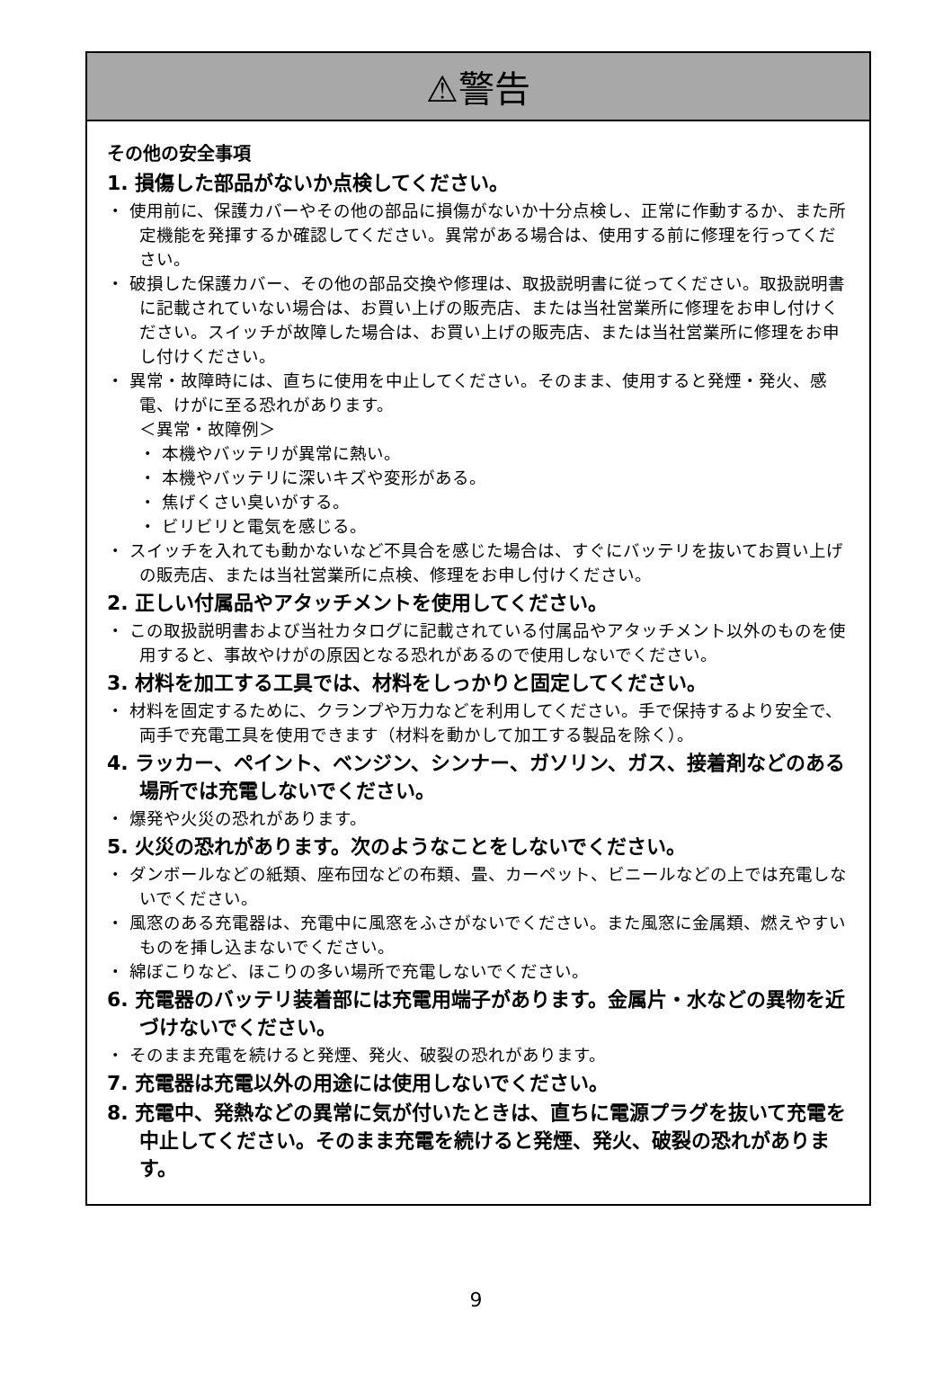⚠警告
その他の安全事項
1. 損傷した部品がないか点検してください。
・ 使用前に、保護カバーやその他の部品に損傷がないか十分点検し、正常に作動するか、また所定機能を発揮するか確認してください。異常がある場合は、使用する前に修理を行ってください。
・ 破損した保護カバー、その他の部品交換や修理は、取扱説明書に従ってください。取扱説明書に記載されていない場合は、お買い上げの販売店、または当社営業所に修理をお申し付けください。スイッチが故障した場合は、お買い上げの販売店、または当社営業所に修理をお申し付けください。
・ 異常・故障時には、直ちに使用を中止してください。そのまま、使用すると発煙・発火、感電、けがに至る恐れがあります。
＜異常・故障例＞
・ 本機やバッテリが異常に熱い。
・ 本機やバッテリに深いキズや変形がある。
・ 焦げくさい臭いがする。
・ ビリビリと電気を感じる。
・ スイッチを入れても動かないなど不具合を感じた場合は、すぐにバッテリを抜いてお買い上げの販売店、または当社営業所に点検、修理をお申し付けください。
2. 正しい付属品やアタッチメントを使用してください。
・ この取扱説明書および当社カタログに記載されている付属品やアタッチメント以外のものを使用すると、事故やけがの原因となる恐れがあるので使用しないでください。
3. 材料を加工する工具では、材料をしっかりと固定してください。
・ 材料を固定するために、クランプや万力などを利用してください。手で保持するより安全で、両手で充電工具を使用できます（材料を動かして加工する製品を除く）。
4. ラッカー、ペイント、ベンジン、シンナー、ガソリン、ガス、接着剤などのある場所では充電しないでください。
・ 爆発や火災の恐れがあります。
5. 火災の恐れがあります。次のようなことをしないでください。
・ ダンボールなどの紙類、座布団などの布類、畳、カーペット、ビニールなどの上では充電しないでください。
・ 風窓のある充電器は、充電中に風窓をふさがないでください。また風窓に金属類、燃えやすいものを挿し込まないでください。
・ 綿ぼこりなど、ほこりの多い場所で充電しないでください。
6. 充電器のバッテリ装着部には充電用端子があります。金属片・水などの異物を近づけないでください。
・ そのまま充電を続けると発煙、発火、破裂の恐れがあります。
7. 充電器は充電以外の用途には使用しないでください。
8. 充電中、発熱などの異常に気が付いたときは、直ちに電源プラグを抜いて充電を中止してください。そのまま充電を続けると発煙、発火、破裂の恐れがあります。
9